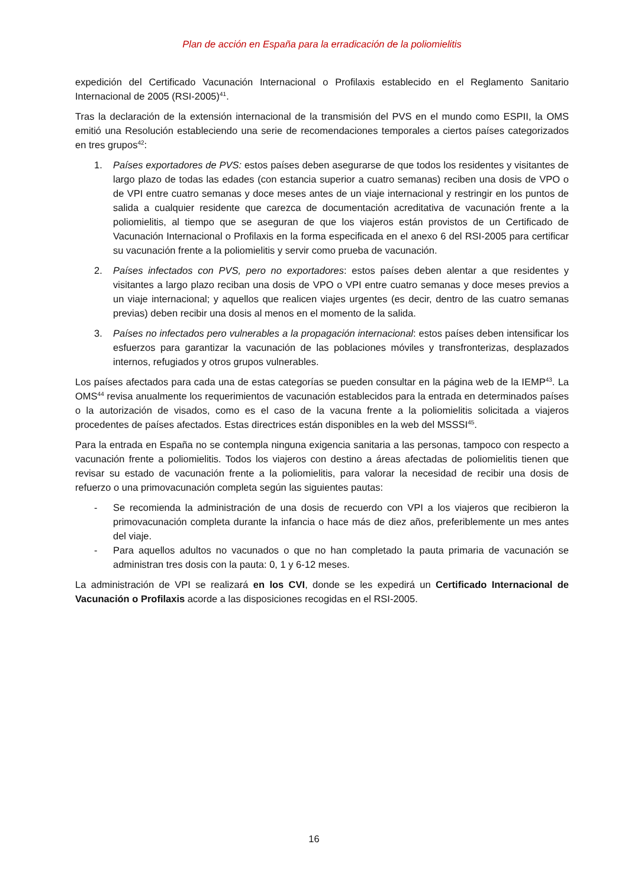Plan de acción en España para la erradicación de la poliomielitis
expedición del Certificado Vacunación Internacional o Profilaxis establecido en el Reglamento Sanitario Internacional de 2005 (RSI-2005)<sup>41</sup>.
Tras la declaración de la extensión internacional de la transmisión del PVS en el mundo como ESPII, la OMS emitió una Resolución estableciendo una serie de recomendaciones temporales a ciertos países categorizados en tres grupos<sup>42</sup>:
1. Países exportadores de PVS: estos países deben asegurarse de que todos los residentes y visitantes de largo plazo de todas las edades (con estancia superior a cuatro semanas) reciben una dosis de VPO o de VPI entre cuatro semanas y doce meses antes de un viaje internacional y restringir en los puntos de salida a cualquier residente que carezca de documentación acreditativa de vacunación frente a la poliomielitis, al tiempo que se aseguran de que los viajeros están provistos de un Certificado de Vacunación Internacional o Profilaxis en la forma especificada en el anexo 6 del RSI-2005 para certificar su vacunación frente a la poliomielitis y servir como prueba de vacunación.
2. Países infectados con PVS, pero no exportadores: estos países deben alentar a que residentes y visitantes a largo plazo reciban una dosis de VPO o VPI entre cuatro semanas y doce meses previos a un viaje internacional; y aquellos que realicen viajes urgentes (es decir, dentro de las cuatro semanas previas) deben recibir una dosis al menos en el momento de la salida.
3. Países no infectados pero vulnerables a la propagación internacional: estos países deben intensificar los esfuerzos para garantizar la vacunación de las poblaciones móviles y transfronterizas, desplazados internos, refugiados y otros grupos vulnerables.
Los países afectados para cada una de estas categorías se pueden consultar en la página web de la IEMP<sup>43</sup>. La OMS<sup>44</sup> revisa anualmente los requerimientos de vacunación establecidos para la entrada en determinados países o la autorización de visados, como es el caso de la vacuna frente a la poliomielitis solicitada a viajeros procedentes de países afectados. Estas directrices están disponibles en la web del MSSSI<sup>45</sup>.
Para la entrada en España no se contempla ninguna exigencia sanitaria a las personas, tampoco con respecto a vacunación frente a poliomielitis. Todos los viajeros con destino a áreas afectadas de poliomielitis tienen que revisar su estado de vacunación frente a la poliomielitis, para valorar la necesidad de recibir una dosis de refuerzo o una primovacunación completa según las siguientes pautas:
- Se recomienda la administración de una dosis de recuerdo con VPI a los viajeros que recibieron la primovacunación completa durante la infancia o hace más de diez años, preferiblemente un mes antes del viaje.
- Para aquellos adultos no vacunados o que no han completado la pauta primaria de vacunación se administran tres dosis con la pauta: 0, 1 y 6-12 meses.
La administración de VPI se realizará en los CVI, donde se les expedirá un Certificado Internacional de Vacunación o Profilaxis acorde a las disposiciones recogidas en el RSI-2005.
16